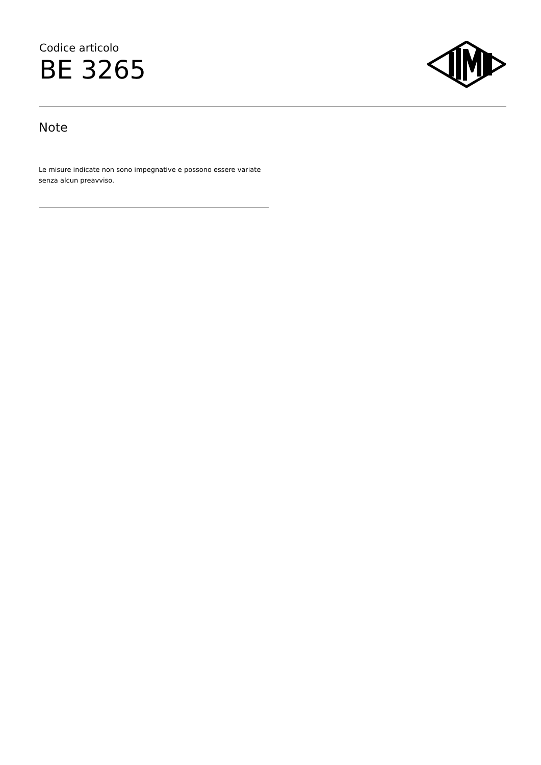Codice articolo
BE 3265
Note
Le misure indicate non sono impegnative e possono essere variate senza alcun preavviso.